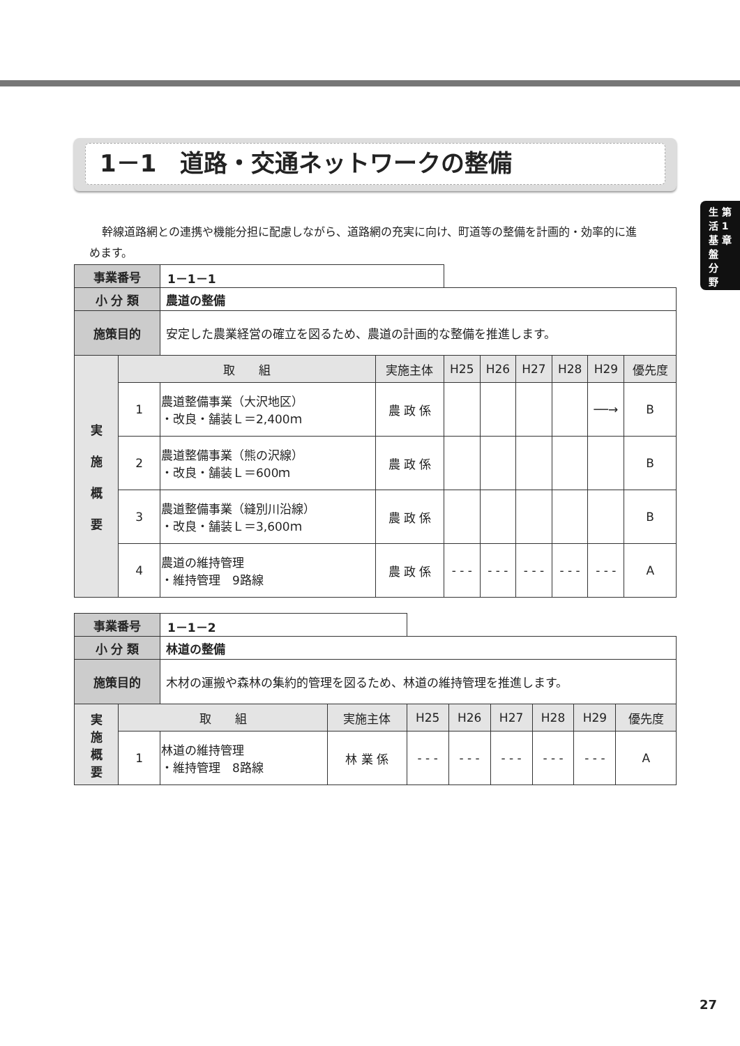1－1　道路・交通ネットワークの整備
生 第
活 1
基 章
盤
分
野
幹線道路網との連携や機能分担に配慮しながら、道路網の充実に向け、町道等の整備を計画的・効率的に進めます。
| 事業番号 | | 1－1－1 | | | | | | | |
| 小 分 類 | | 農道の整備 | | | | | | | |
| 施策目的 | | 安定した農業経営の確立を図るため、農道の計画的な整備を推進します。 | | | | | | | |
| 実 施 概 要 | 取 組 | | 実施主体 | H25 | H26 | H27 | H28 | H29 | 優先度 |
| | 1 | 農道整備事業（大沢地区） ・改良・舗装Ｌ＝2,400ｍ | 農 政 係 | | | | | ──→ | B |
| | 2 | 農道整備事業（熊の沢線） ・改良・舗装Ｌ＝600ｍ | 農 政 係 | | | | | | B |
| | 3 | 農道整備事業（縫別川沿線） ・改良・舗装Ｌ＝3,600ｍ | 農 政 係 | | | | | | B |
| | 4 | 農道の維持管理 ・維持管理 9路線 | 農 政 係 | - - - | - - - | - - - | - - - | - - - | A |
| 事業番号 | | 1－1－2 | | | | | | | |
| 小 分 類 | | 林道の整備 | | | | | | | |
| 施策目的 | | 木材の運搬や森林の集約的管理を図るため、林道の維持管理を推進します。 | | | | | | | |
| 実 施 概 要 | 取 組 | | 実施主体 | H25 | H26 | H27 | H28 | H29 | 優先度 |
| | 1 | 林道の維持管理 ・維持管理 8路線 | 林 業 係 | - - - | - - - | - - - | - - - | - - - | A |
27